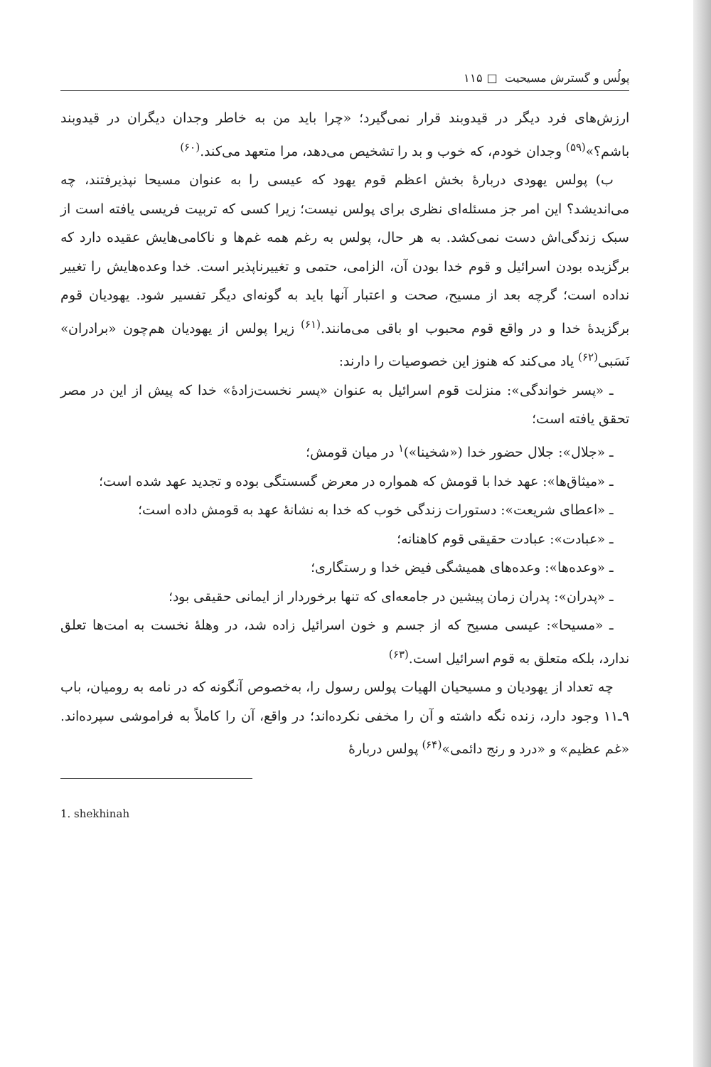پولُس و گسترش مسیحیت □ ۱۱۵
ارزش‌های فرد دیگر در قیدوبند قرار نمی‌گیرد؛ «چرا باید من به خاطر وجدان دیگران در قیدوبند باشم؟»<sup>(۵۹)</sup> وجدان خودم، که خوب و بد را تشخیص می‌دهد، مرا متعهد می‌کند.<sup>(۶۰)</sup>
ب) پولس یهودی دربارهٔ بخش اعظم قوم یهود که عیسی را به عنوان مسیحا نپذیرفتند، چه می‌اندیشد؟ این امر جز مسئله‌ای نظری برای پولس نیست؛ زیرا کسی که تربیت فریسی یافته است از سبک زندگی‌اش دست نمی‌کشد. به هر حال، پولس به رغم همه غم‌ها و ناکامی‌هایش عقیده دارد که برگزیده بودن اسرائیل و قوم خدا بودن آن، الزامی، حتمی و تغییرناپذیر است. خدا وعده‌هایش را تغییر نداده است؛ گرچه بعد از مسیح، صحت و اعتبار آنها باید به گونه‌ای دیگر تفسیر شود. یهودیان قوم برگزیدهٔ خدا و در واقع قوم محبوب او باقی می‌مانند.<sup>(۶۱)</sup> زیرا پولس از یهودیان هم‌چون «برادران» نَسَبی<sup>(۶۲)</sup> یاد می‌کند که هنوز این خصوصیات را دارند:
ـ «پسر خواندگی»: منزلت قوم اسرائیل به عنوان «پسر نخست‌زادهٔ» خدا که پیش از این در مصر تحقق یافته است؛
ـ «جلال»: جلال حضور خدا («شخینا»)<sup>۱</sup> در میان قومش؛
ـ «میثاق‌ها»: عهد خدا با قومش که همواره در معرض گسستگی بوده و تجدید عهد شده است؛
ـ «اعطای شریعت»: دستورات زندگی خوب که خدا به نشانهٔ عهد به قومش داده است؛
ـ «عبادت»: عبادت حقیقی قوم کاهنانه؛
ـ «وعده‌ها»: وعده‌های همیشگی فیض خدا و رستگاری؛
ـ «پدران»: پدران زمان پیشین در جامعه‌ای که تنها برخوردار از ایمانی حقیقی بود؛
ـ «مسیحا»: عیسی مسیح که از جسم و خون اسرائیل زاده شد، در وهلهٔ نخست به امت‌ها تعلق ندارد، بلکه متعلق به قوم اسرائیل است.<sup>(۶۳)</sup>
چه تعداد از یهودیان و مسیحیان الهیات پولس رسول را، به‌خصوص آنگونه که در نامه به رومیان، باب ۹ـ۱۱ وجود دارد، زنده نگه داشته و آن را مخفی نکرده‌اند؛ در واقع، آن را کاملاً به فراموشی سپرده‌اند. «غم عظیم» و «درد و رنج دائمی»<sup>(۶۴)</sup> پولس دربارهٔ
1. shekhinah